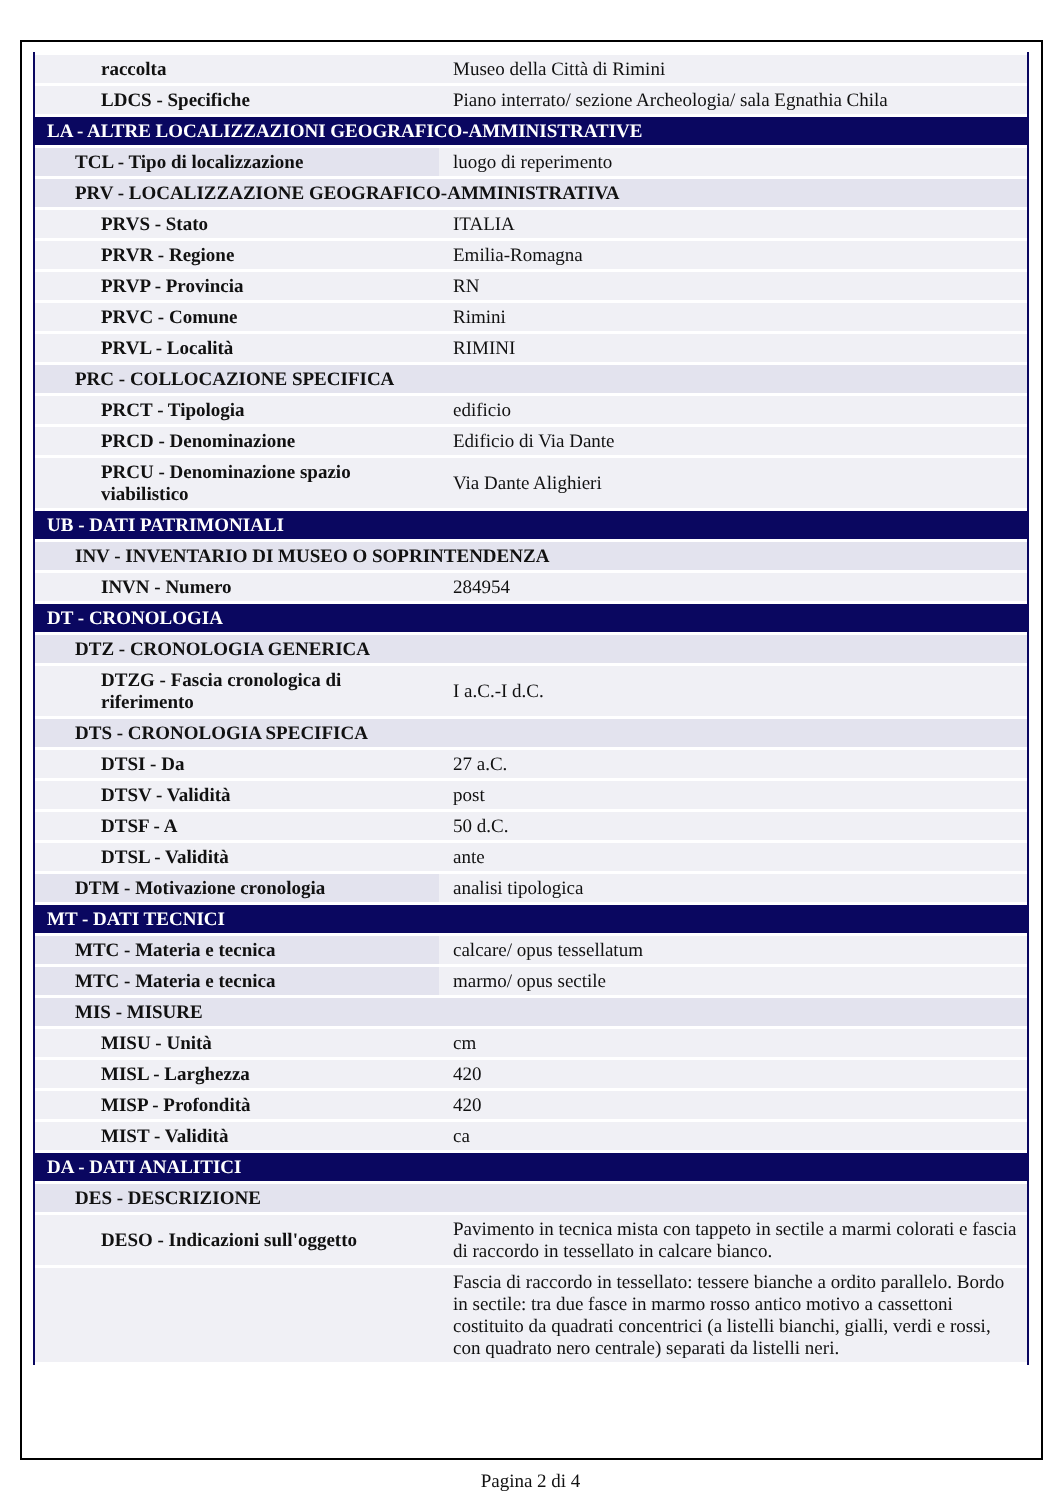| raccolta | Museo della Città di Rimini |
| LDCS - Specifiche | Piano interrato/ sezione Archeologia/ sala Egnathia Chila |
| LA - ALTRE LOCALIZZAZIONI GEOGRAFICO-AMMINISTRATIVE | |
| TCL - Tipo di localizzazione | luogo di reperimento |
| PRV - LOCALIZZAZIONE GEOGRAFICO-AMMINISTRATIVA | |
| PRVS - Stato | ITALIA |
| PRVR - Regione | Emilia-Romagna |
| PRVP - Provincia | RN |
| PRVC - Comune | Rimini |
| PRVL - Località | RIMINI |
| PRC - COLLOCAZIONE SPECIFICA | |
| PRCT - Tipologia | edificio |
| PRCD - Denominazione | Edificio di Via Dante |
| PRCU - Denominazione spazio viabilistico | Via Dante Alighieri |
| UB - DATI PATRIMONIALI | |
| INV - INVENTARIO DI MUSEO O SOPRINTENDENZA | |
| INVN - Numero | 284954 |
| DT - CRONOLOGIA | |
| DTZ - CRONOLOGIA GENERICA | |
| DTZG - Fascia cronologica di riferimento | I a.C.-I d.C. |
| DTS - CRONOLOGIA SPECIFICA | |
| DTSI - Da | 27 a.C. |
| DTSV - Validità | post |
| DTSF - A | 50 d.C. |
| DTSL - Validità | ante |
| DTM - Motivazione cronologia | analisi tipologica |
| MT - DATI TECNICI | |
| MTC - Materia e tecnica | calcare/ opus tessellatum |
| MTC - Materia e tecnica | marmo/ opus sectile |
| MIS - MISURE | |
| MISU - Unità | cm |
| MISL - Larghezza | 420 |
| MISP - Profondità | 420 |
| MIST - Validità | ca |
| DA - DATI ANALITICI | |
| DES - DESCRIZIONE | |
| DESO - Indicazioni sull'oggetto | Pavimento in tecnica mista con tappeto in sectile a marmi colorati e fascia di raccordo in tessellato in calcare bianco. |
| | Fascia di raccordo in tessellato: tessere bianche a ordito parallelo. Bordo in sectile: tra due fasce in marmo rosso antico motivo a cassettoni costituito da quadrati concentrici (a listelli bianchi, gialli, verdi e rossi, con quadrato nero centrale) separati da listelli neri. |
Pagina 2 di 4